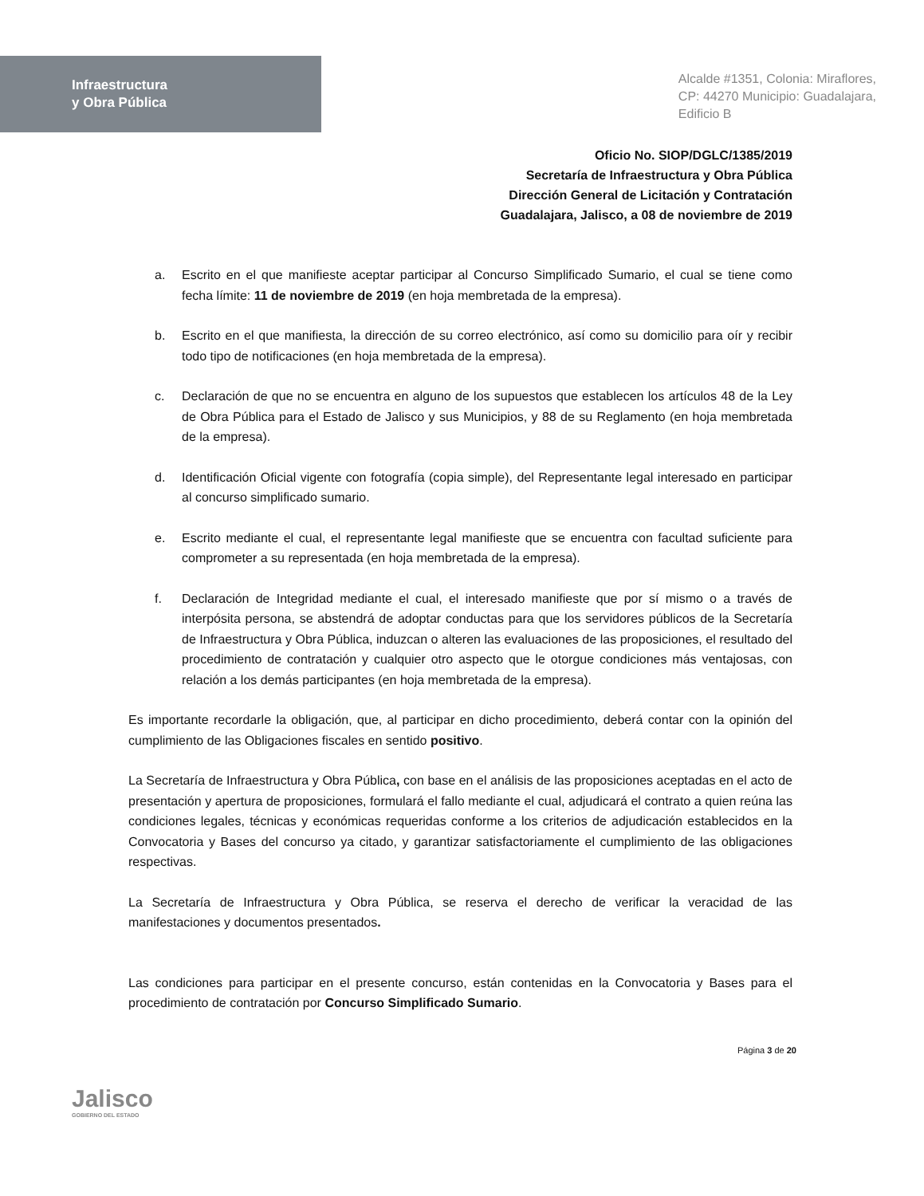Infraestructura
y Obra Pública
Alcalde #1351, Colonia: Miraflores,
CP: 44270 Municipio: Guadalajara,
Edificio B
Oficio No. SIOP/DGLC/1385/2019
Secretaría de Infraestructura y Obra Pública
Dirección General de Licitación y Contratación
Guadalajara, Jalisco, a 08 de noviembre de 2019
a. Escrito en el que manifieste aceptar participar al Concurso Simplificado Sumario, el cual se tiene como fecha límite: 11 de noviembre de 2019 (en hoja membretada de la empresa).
b. Escrito en el que manifiesta, la dirección de su correo electrónico, así como su domicilio para oír y recibir todo tipo de notificaciones (en hoja membretada de la empresa).
c. Declaración de que no se encuentra en alguno de los supuestos que establecen los artículos 48 de la Ley de Obra Pública para el Estado de Jalisco y sus Municipios, y 88 de su Reglamento (en hoja membretada de la empresa).
d. Identificación Oficial vigente con fotografía (copia simple), del Representante legal interesado en participar al concurso simplificado sumario.
e. Escrito mediante el cual, el representante legal manifieste que se encuentra con facultad suficiente para comprometer a su representada (en hoja membretada de la empresa).
f. Declaración de Integridad mediante el cual, el interesado manifieste que por sí mismo o a través de interpósita persona, se abstendrá de adoptar conductas para que los servidores públicos de la Secretaría de Infraestructura y Obra Pública, induzcan o alteren las evaluaciones de las proposiciones, el resultado del procedimiento de contratación y cualquier otro aspecto que le otorgue condiciones más ventajosas, con relación a los demás participantes (en hoja membretada de la empresa).
Es importante recordarle la obligación, que, al participar en dicho procedimiento, deberá contar con la opinión del cumplimiento de las Obligaciones fiscales en sentido positivo.
La Secretaría de Infraestructura y Obra Pública, con base en el análisis de las proposiciones aceptadas en el acto de presentación y apertura de proposiciones, formulará el fallo mediante el cual, adjudicará el contrato a quien reúna las condiciones legales, técnicas y económicas requeridas conforme a los criterios de adjudicación establecidos en la Convocatoria y Bases del concurso ya citado, y garantizar satisfactoriamente el cumplimiento de las obligaciones respectivas.
La Secretaría de Infraestructura y Obra Pública, se reserva el derecho de verificar la veracidad de las manifestaciones y documentos presentados.
Las condiciones para participar en el presente concurso, están contenidas en la Convocatoria y Bases para el procedimiento de contratación por Concurso Simplificado Sumario.
Jalisco
GOBIERNO DEL ESTADO
Página 3 de 20